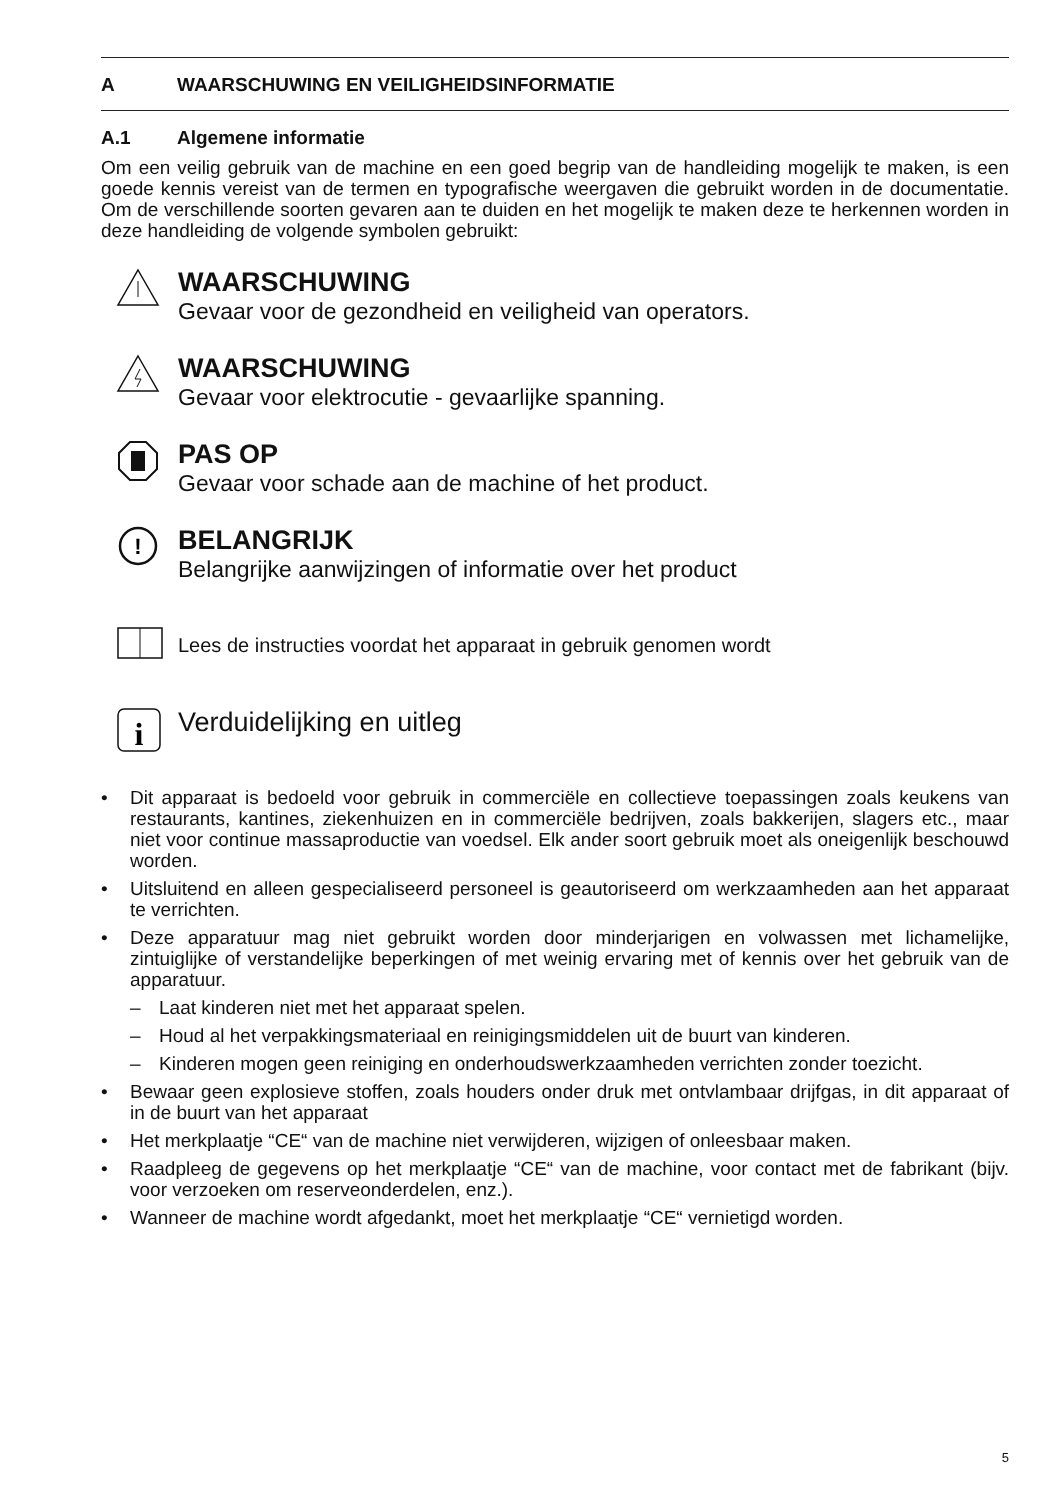A WAARSCHUWING EN VEILIGHEIDSINFORMATIE
A.1 Algemene informatie
Om een veilig gebruik van de machine en een goed begrip van de handleiding mogelijk te maken, is een goede kennis vereist van de termen en typografische weergaven die gebruikt worden in de documentatie. Om de verschillende soorten gevaren aan te duiden en het mogelijk te maken deze te herkennen worden in deze handleiding de volgende symbolen gebruikt:
WAARSCHUWING
Gevaar voor de gezondheid en veiligheid van operators.
WAARSCHUWING
Gevaar voor elektrocutie - gevaarlijke spanning.
PAS OP
Gevaar voor schade aan de machine of het product.
!
BELANGRIJK
Belangrijke aanwijzingen of informatie over het product
Lees de instructies voordat het apparaat in gebruik genomen wordt
i
Verduidelijking en uitleg
• Dit apparaat is bedoeld voor gebruik in commerciële en collectieve toepassingen zoals keukens van restaurants, kantines, ziekenhuizen en in commerciële bedrijven, zoals bakkerijen, slagers etc., maar niet voor continue massaproductie van voedsel. Elk ander soort gebruik moet als oneigenlijk beschouwd worden.
• Uitsluitend en alleen gespecialiseerd personeel is geautoriseerd om werkzaamheden aan het apparaat te verrichten.
• Deze apparatuur mag niet gebruikt worden door minderjarigen en volwassen met lichamelijke, zintuiglijke of verstandelijke beperkingen of met weinig ervaring met of kennis over het gebruik van de apparatuur.
– Laat kinderen niet met het apparaat spelen.
– Houd al het verpakkingsmateriaal en reinigingsmiddelen uit de buurt van kinderen.
– Kinderen mogen geen reiniging en onderhoudswerkzaamheden verrichten zonder toezicht.
• Bewaar geen explosieve stoffen, zoals houders onder druk met ontvlambaar drijfgas, in dit apparaat of in de buurt van het apparaat
• Het merkplaatje “CE“ van de machine niet verwijderen, wijzigen of onleesbaar maken.
• Raadpleeg de gegevens op het merkplaatje “CE“ van de machine, voor contact met de fabrikant (bijv. voor verzoeken om reserveonderdelen, enz.).
• Wanneer de machine wordt afgedankt, moet het merkplaatje “CE“ vernietigd worden.
5